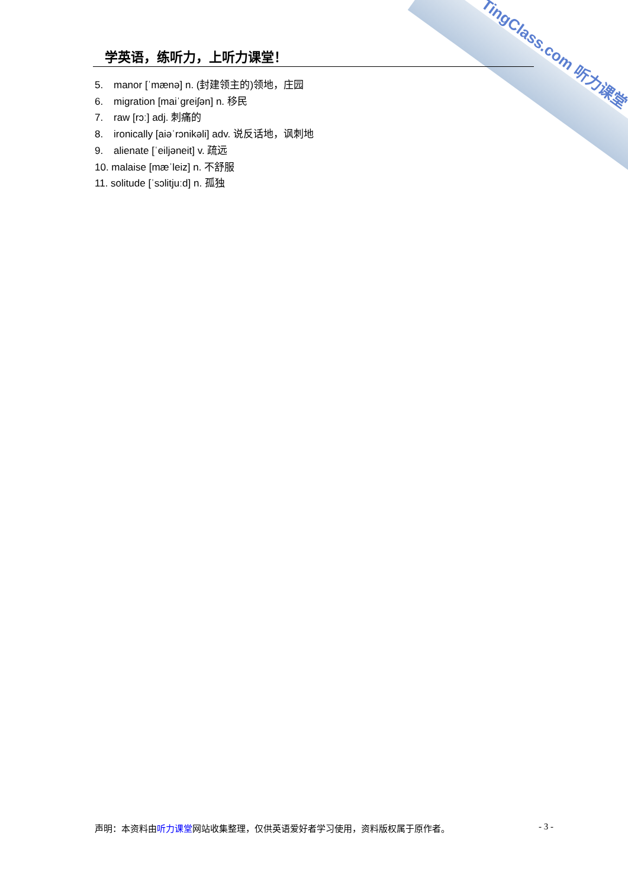TingClass.com 听力课堂
学英语，练听力，上听力课堂！
5. manor [ˈmænə] n. (封建领主的)领地，庄园
6. migration [maiˈgreiʃən] n. 移民
7. raw [rɔː] adj. 刺痛的
8. ironically [aiəˈrɔnikəli] adv. 说反话地，讽刺地
9. alienate [ˈeiljəneit] v. 疏远
10. malaise [mæˈleiz] n. 不舒服
11. solitude [ˈsɔlitjuːd] n. 孤独
声明：本资料由听力课堂网站收集整理，仅供英语爱好者学习使用，资料版权属于原作者。
- 3 -